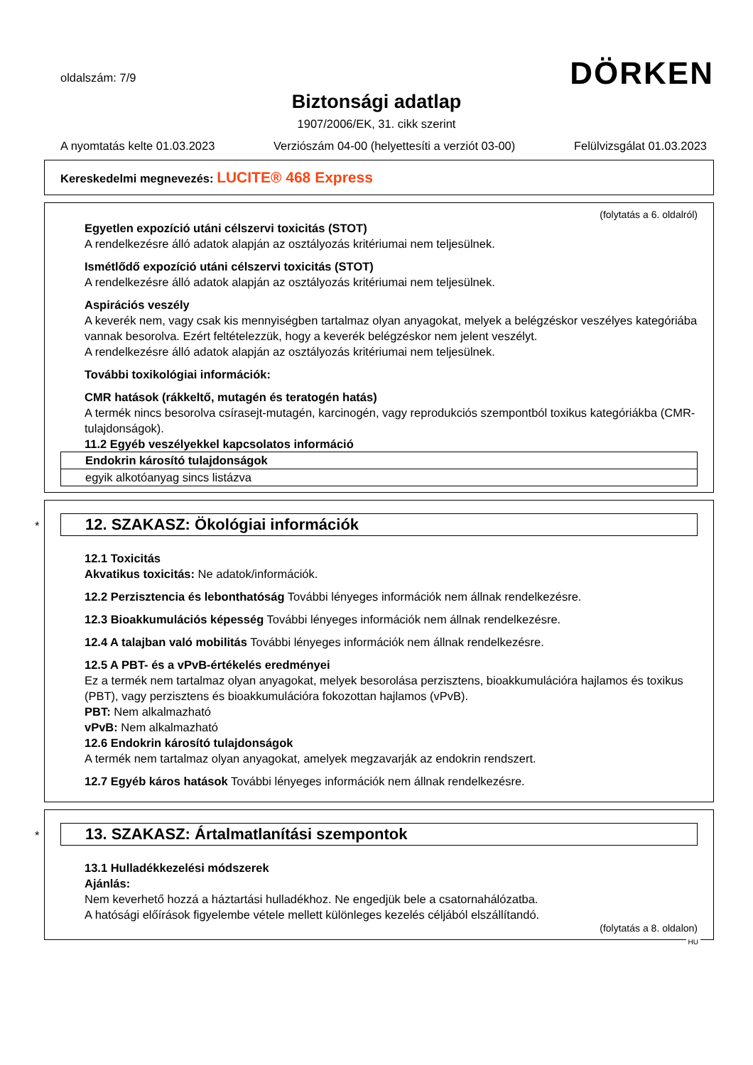oldalszám: 7/9
DÖRKEN
Biztonsági adatlap
1907/2006/EK, 31. cikk szerint
A nyomtatás kelte 01.03.2023 Verziószám 04-00 (helyettesíti a verziót 03-00) Felülvizsgálat 01.03.2023
Kereskedelmi megnevezés: LUCITE® 468 Express
(folytatás a 6. oldalról)
Egyetlen expozíció utáni célszervi toxicitás (STOT)
A rendelkezésre álló adatok alapján az osztályozás kritériumai nem teljesülnek.
Ismétlődő expozíció utáni célszervi toxicitás (STOT)
A rendelkezésre álló adatok alapján az osztályozás kritériumai nem teljesülnek.
Aspirációs veszély
A keverék nem, vagy csak kis mennyiségben tartalmaz olyan anyagokat, melyek a belégzéskor veszélyes kategóriába vannak besorolva. Ezért feltételezzük, hogy a keverék belégzéskor nem jelent veszélyt.
A rendelkezésre álló adatok alapján az osztályozás kritériumai nem teljesülnek.
További toxikológiai információk:
CMR hatások (rákkeltő, mutagén és teratogén hatás)
A termék nincs besorolva csírasejt-mutagén, karcinogén, vagy reprodukciós szempontból toxikus kategóriákba (CMR-tulajdonságok).
11.2 Egyéb veszélyekkel kapcsolatos információ
| Endokrin károsító tulajdonságok |
| --- |
| egyik alkotóanyag sincs listázva |
*
12. SZAKASZ: Ökológiai információk
12.1 Toxicitás
Akvatikus toxicitás: Ne adatok/információk.
12.2 Perzisztencia és lebonthatóság További lényeges információk nem állnak rendelkezésre.
12.3 Bioakkumulációs képesség További lényeges információk nem állnak rendelkezésre.
12.4 A talajban való mobilitás További lényeges információk nem állnak rendelkezésre.
12.5 A PBT- és a vPvB-értékelés eredményei
Ez a termék nem tartalmaz olyan anyagokat, melyek besorolása perzisztens, bioakkumulációra hajlamos és toxikus (PBT), vagy perzisztens és bioakkumulációra fokozottan hajlamos (vPvB).
PBT: Nem alkalmazható
vPvB: Nem alkalmazható
12.6 Endokrin károsító tulajdonságok
A termék nem tartalmaz olyan anyagokat, amelyek megzavarják az endokrin rendszert.
12.7 Egyéb káros hatások További lényeges információk nem állnak rendelkezésre.
*
13. SZAKASZ: Ártalmatlanítási szempontok
13.1 Hulladékkezelési módszerek
Ajánlás:
Nem keverhető hozzá a háztartási hulladékhoz. Ne engedjük bele a csatornahálózatba.
A hatósági előírások figyelembe vétele mellett különleges kezelés céljából elszállítandó.
(folytatás a 8. oldalon)
HU